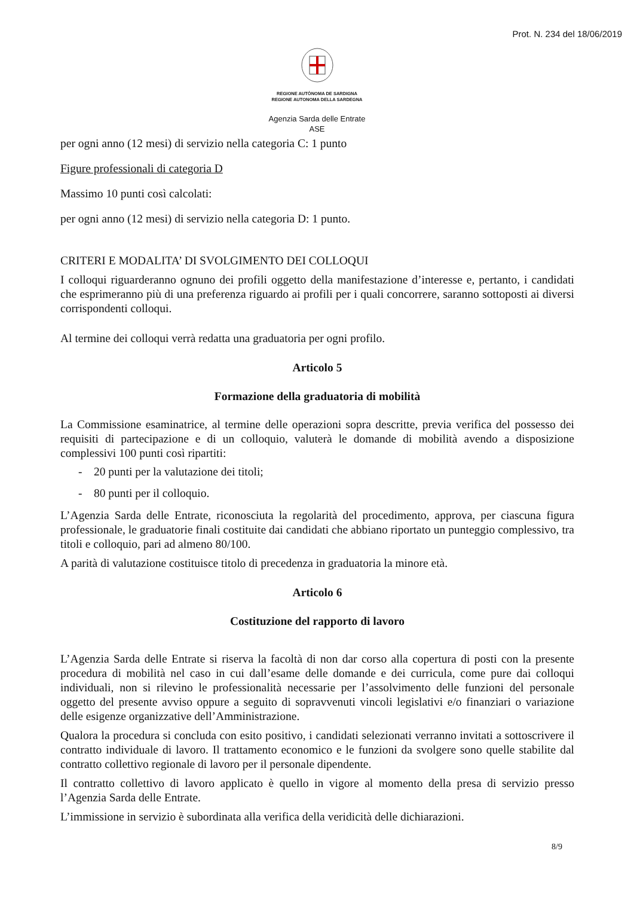Prot. N. 234 del 18/06/2019
REGIONE AUTÒNOMA DE SARDIGNA
REGIONE AUTONOMA DELLA SARDEGNA
Agenzia Sarda delle Entrate
ASE
per ogni anno (12 mesi) di servizio nella categoria C: 1 punto
Figure professionali di categoria D
Massimo 10 punti così calcolati:
per ogni anno (12 mesi) di servizio nella categoria D: 1 punto.
CRITERI E MODALITA’ DI SVOLGIMENTO DEI COLLOQUI
I colloqui riguarderanno ognuno dei profili oggetto della manifestazione d’interesse e, pertanto, i candidati che esprimeranno più di una preferenza riguardo ai profili per i quali concorrere, saranno sottoposti ai diversi corrispondenti colloqui.
Al termine dei colloqui verrà redatta una graduatoria per ogni profilo.
Articolo 5
Formazione della graduatoria di mobilità
La Commissione esaminatrice, al termine delle operazioni sopra descritte, previa verifica del possesso dei requisiti di partecipazione e di un colloquio, valuterà le domande di mobilità avendo a disposizione complessivi 100 punti così ripartiti:
- 20 punti per la valutazione dei titoli;
- 80 punti per il colloquio.
L’Agenzia Sarda delle Entrate, riconosciuta la regolarità del procedimento, approva, per ciascuna figura professionale, le graduatorie finali costituite dai candidati che abbiano riportato un punteggio complessivo, tra titoli e colloquio, pari ad almeno 80/100.
A parità di valutazione costituisce titolo di precedenza in graduatoria la minore età.
Articolo 6
Costituzione del rapporto di lavoro
L’Agenzia Sarda delle Entrate si riserva la facoltà di non dar corso alla copertura di posti con la presente procedura di mobilità nel caso in cui dall’esame delle domande e dei curricula, come pure dai colloqui individuali, non si rilevino le professionalità necessarie per l’assolvimento delle funzioni del personale oggetto del presente avviso oppure a seguito di sopravvenuti vincoli legislativi e/o finanziari o variazione delle esigenze organizzative dell’Amministrazione.
Qualora la procedura si concluda con esito positivo, i candidati selezionati verranno invitati a sottoscrivere il contratto individuale di lavoro. Il trattamento economico e le funzioni da svolgere sono quelle stabilite dal contratto collettivo regionale di lavoro per il personale dipendente.
Il contratto collettivo di lavoro applicato è quello in vigore al momento della presa di servizio presso l’Agenzia Sarda delle Entrate.
L’immissione in servizio è subordinata alla verifica della veridicità delle dichiarazioni.
8/9